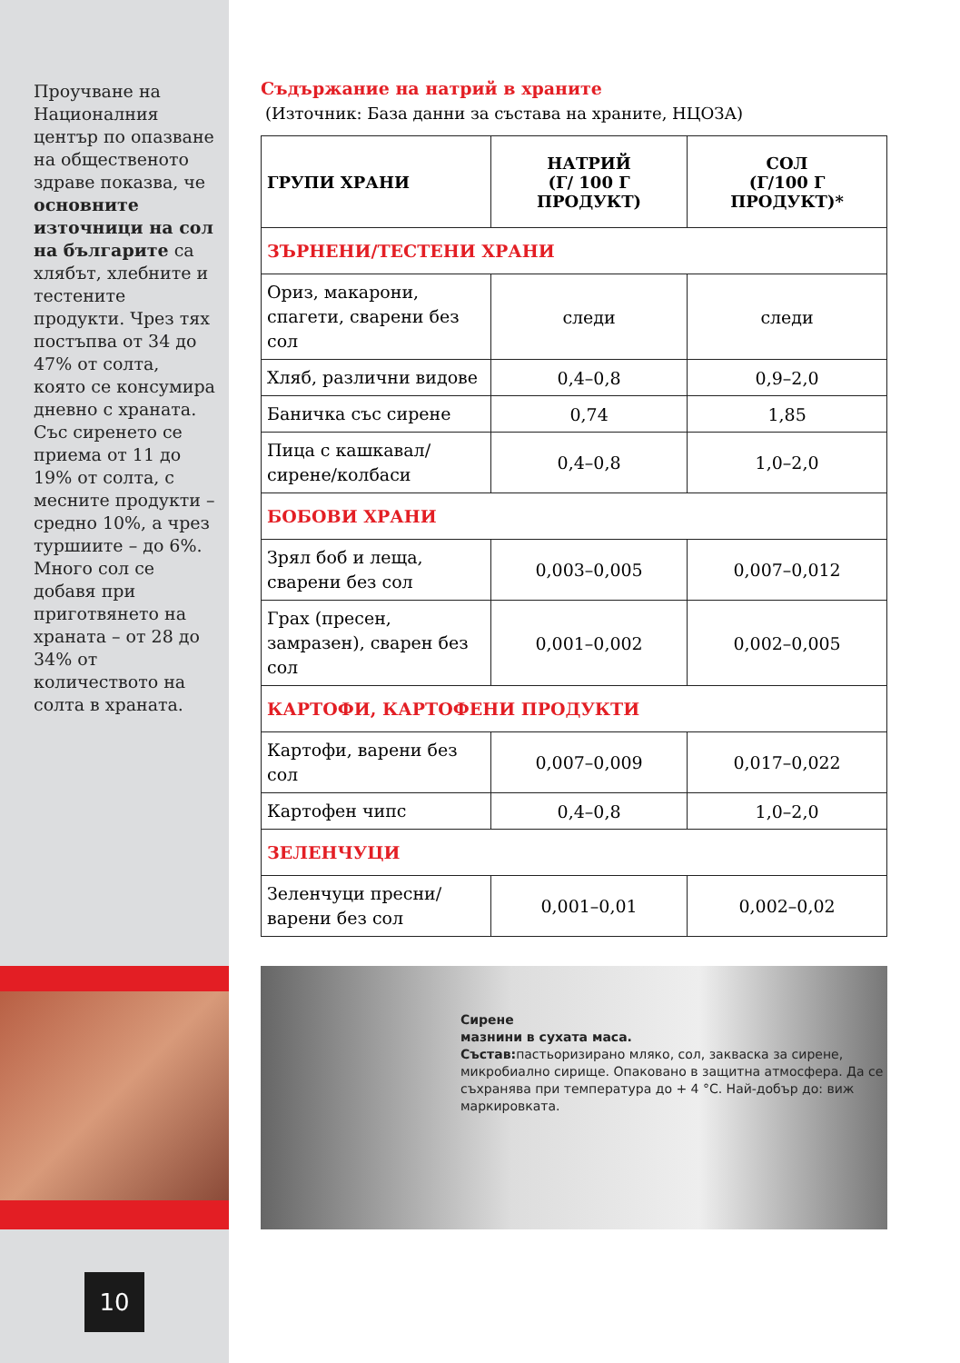Проучване на Националния център по опазване на общественото здраве показва, че основните източници на сол на българите са хлябът, хлебните и тестените продукти. Чрез тях постъпва от 34 до 47% от солта, която се консумира дневно с храната. Със сиренето се приема от 11 до 19% от солта, с месните продукти – средно 10%, а чрез туршиите – до 6%. Много сол се добавя при приготвянето на храната – от 28 до 34% от количеството на солта в храната.
Съдържание на натрий в храните
(Източник: База данни за състава на храните, НЦОЗА)
| ГРУПИ ХРАНИ | НАТРИЙ (Г/ 100 Г ПРОДУКТ) | СОЛ (Г/100 Г ПРОДУКТ)* |
| --- | --- | --- |
| ЗЪРНЕНИ/ТЕСТЕНИ ХРАНИ | | |
| Ориз, макарони, спагети, сварени без сол | следи | следи |
| Хляб, различни видове | 0,4–0,8 | 0,9–2,0 |
| Баничка със сирене | 0,74 | 1,85 |
| Пица с кашкавал/сирене/колбаси | 0,4–0,8 | 1,0–2,0 |
| БОБОВИ ХРАНИ | | |
| Зрял боб и леща, сварени без сол | 0,003–0,005 | 0,007–0,012 |
| Грах (пресен, замразен), сварен без сол | 0,001–0,002 | 0,002–0,005 |
| КАРТОФИ, КАРТОФЕНИ ПРОДУКТИ | | |
| Картофи, варени без сол | 0,007–0,009 | 0,017–0,022 |
| Картофен чипс | 0,4–0,8 | 1,0–2,0 |
| ЗЕЛЕНЧУЦИ | | |
| Зеленчуци пресни/ варени без сол | 0,001–0,01 | 0,002–0,02 |
Сирене
мазнини в сухата маса.
Състав: пастьоризирано мляко, сол, закваска за сирене, микробиално сирище. Опаковано в защитна атмосфера. Да се съхранява при температура до + 4 °С. Най-добър до: виж маркировката.
10